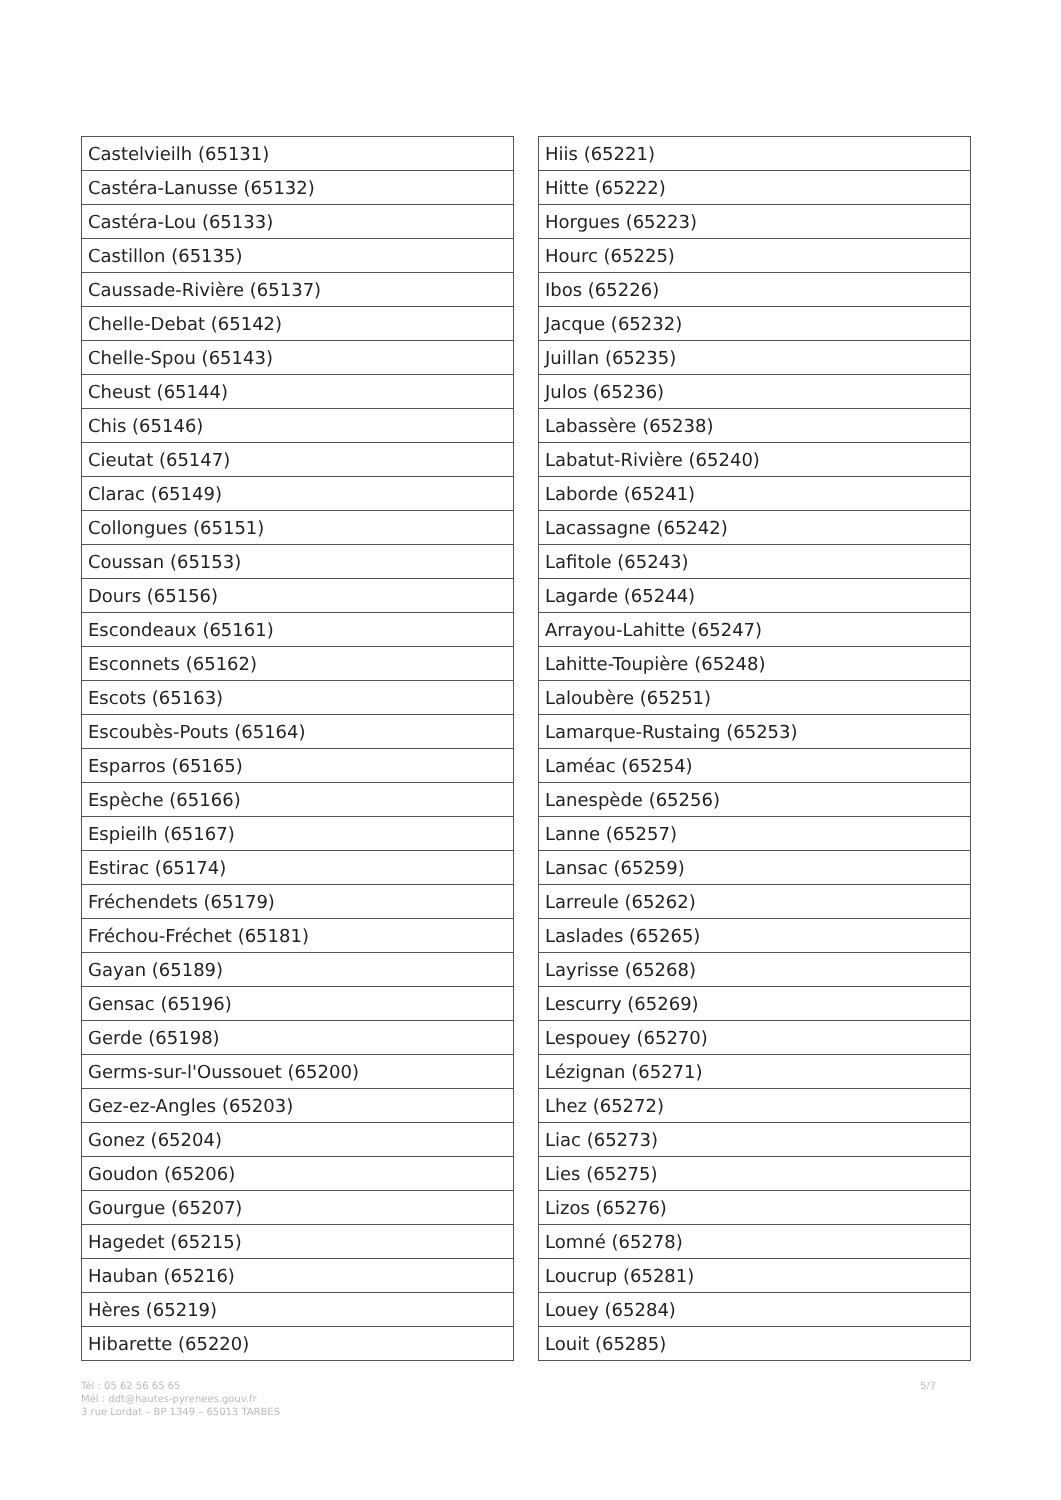| Castelvieilh (65131) |
| Castéra-Lanusse (65132) |
| Castéra-Lou (65133) |
| Castillon (65135) |
| Caussade-Rivière (65137) |
| Chelle-Debat (65142) |
| Chelle-Spou (65143) |
| Cheust (65144) |
| Chis (65146) |
| Cieutat (65147) |
| Clarac (65149) |
| Collongues (65151) |
| Coussan (65153) |
| Dours (65156) |
| Escondeaux (65161) |
| Esconnets (65162) |
| Escots (65163) |
| Escoubès-Pouts (65164) |
| Esparros (65165) |
| Espèche (65166) |
| Espieilh (65167) |
| Estirac (65174) |
| Fréchendets (65179) |
| Fréchou-Fréchet (65181) |
| Gayan (65189) |
| Gensac (65196) |
| Gerde (65198) |
| Germs-sur-l'Oussouet (65200) |
| Gez-ez-Angles (65203) |
| Gonez (65204) |
| Goudon (65206) |
| Gourgue (65207) |
| Hagedet (65215) |
| Hauban (65216) |
| Hères (65219) |
| Hibarette (65220) |
| Hiis (65221) |
| Hitte (65222) |
| Horgues (65223) |
| Hourc (65225) |
| Ibos (65226) |
| Jacque (65232) |
| Juillan (65235) |
| Julos (65236) |
| Labassère (65238) |
| Labatut-Rivière (65240) |
| Laborde (65241) |
| Lacassagne (65242) |
| Lafitole (65243) |
| Lagarde (65244) |
| Arrayou-Lahitte (65247) |
| Lahitte-Toupière (65248) |
| Laloubère (65251) |
| Lamarque-Rustaing (65253) |
| Laméac (65254) |
| Lanespède (65256) |
| Lanne (65257) |
| Lansac (65259) |
| Larreule (65262) |
| Laslades (65265) |
| Layrisse (65268) |
| Lescurry (65269) |
| Lespouey (65270) |
| Lézignan (65271) |
| Lhez (65272) |
| Liac (65273) |
| Lies (65275) |
| Lizos (65276) |
| Lomné (65278) |
| Loucrup (65281) |
| Louey (65284) |
| Louit (65285) |
Tél : 05 62 56 65 65
Mél : ddt@hautes-pyrenees.gouv.fr
3 rue Lordat – BP 1349 – 65013 TARBES
5/7